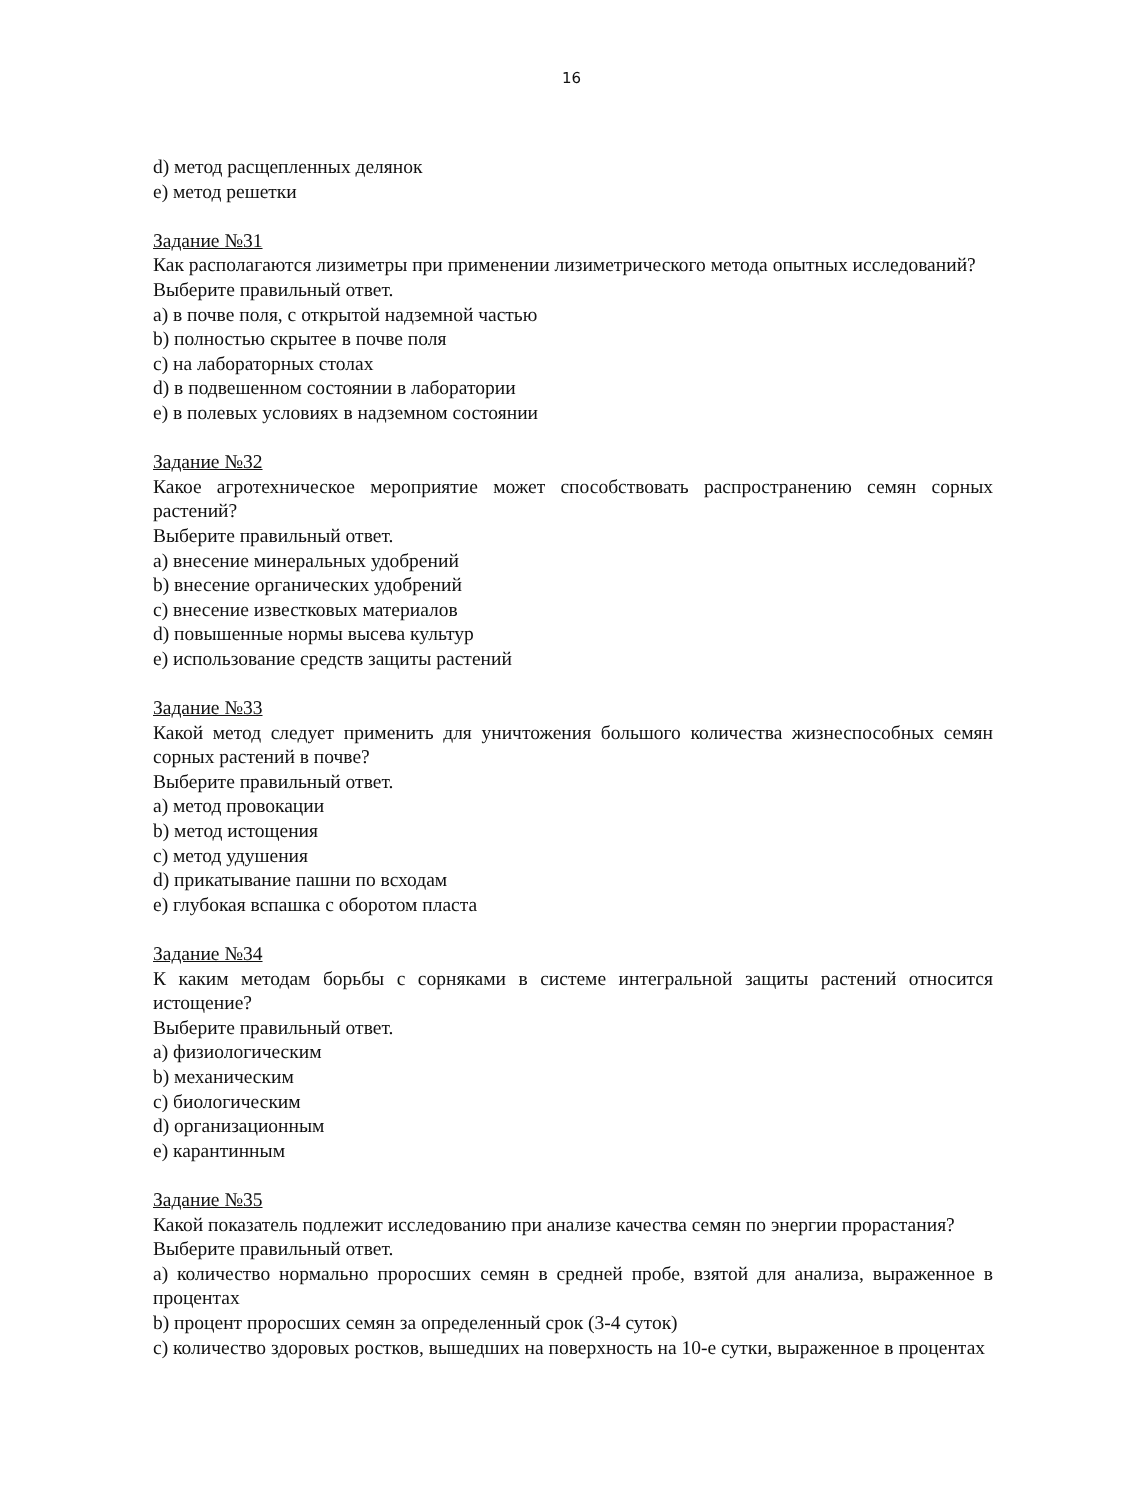16
d) метод расщепленных делянок
e) метод решетки
Задание №31
Как располагаются лизиметры при применении лизиметрического метода опытных исследований?
Выберите правильный ответ.
a) в почве поля, с открытой надземной частью
b) полностью скрытее в почве поля
c) на лабораторных столах
d) в подвешенном состоянии в лаборатории
e) в полевых условиях в надземном состоянии
Задание №32
Какое агротехническое мероприятие может способствовать распространению семян сорных растений?
Выберите правильный ответ.
a) внесение минеральных удобрений
b) внесение органических удобрений
c) внесение известковых материалов
d) повышенные нормы высева культур
e) использование средств защиты растений
Задание №33
Какой метод следует применить для уничтожения большого количества жизнеспособных семян сорных растений в почве?
Выберите правильный ответ.
a) метод провокации
b) метод истощения
c) метод удушения
d) прикатывание пашни по всходам
e) глубокая вспашка с оборотом пласта
Задание №34
К каким методам борьбы с сорняками в системе интегральной защиты растений относится истощение?
Выберите правильный ответ.
a) физиологическим
b) механическим
c) биологическим
d) организационным
e) карантинным
Задание №35
Какой показатель подлежит исследованию при анализе качества семян по энергии прорастания?
Выберите правильный ответ.
a) количество нормально проросших семян в средней пробе, взятой для анализа, выраженное в процентах
b) процент проросших семян за определенный срок (3-4 суток)
c) количество здоровых ростков, вышедших на поверхность на 10-е сутки, выраженное в процентах